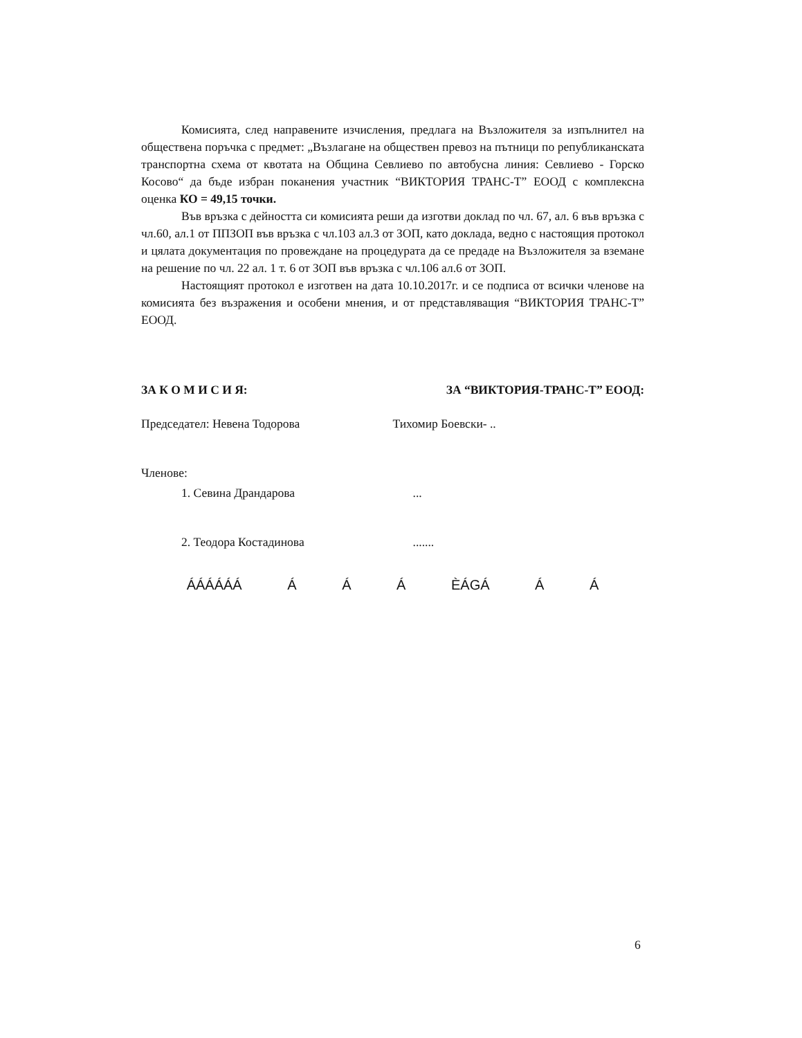Комисията, след направените изчисления, предлага на Възложителя за изпълнител на обществена поръчка с предмет: „Възлагане на обществен превоз на пътници по републиканската транспортна схема от квотата на Община Севлиево по автобусна линия: Севлиево - Горско Косово“ да бъде избран поканения участник “ВИКТОРИЯ ТРАНС-Т” ЕООД с комплексна оценка КО = 49,15 точки.
Във връзка с дейността си комисията реши да изготви доклад по чл. 67, ал. 6 във връзка с чл.60, ал.1 от ППЗОП във връзка с чл.103 ал.3 от ЗОП, като доклада, ведно с настоящия протокол и цялата документация по провеждане на процедурата да се предаде на Възложителя за вземане на решение по чл. 22 ал. 1 т. 6 от ЗОП във връзка с чл.106 ал.6 от ЗОП.
Настоящият протокол е изготвен на дата 10.10.2017г. и се подписа от всички членове на комисията без възражения и особени мнения, и от представляващия “ВИКТОРИЯ ТРАНС-Т” ЕООД.
ЗА К О М И С И Я: ЗА “ВИКТОРИЯ-ТРАНС-Т” ЕООД:
Председател: Невена Тодорова Тихомир Боевски- ..
Членове:
1. Севина Драндарова...
2. Теодора Костадинова.......
ÁÁÁÁÁÁ Á Á Á ÈÁGÁ Á Á
6